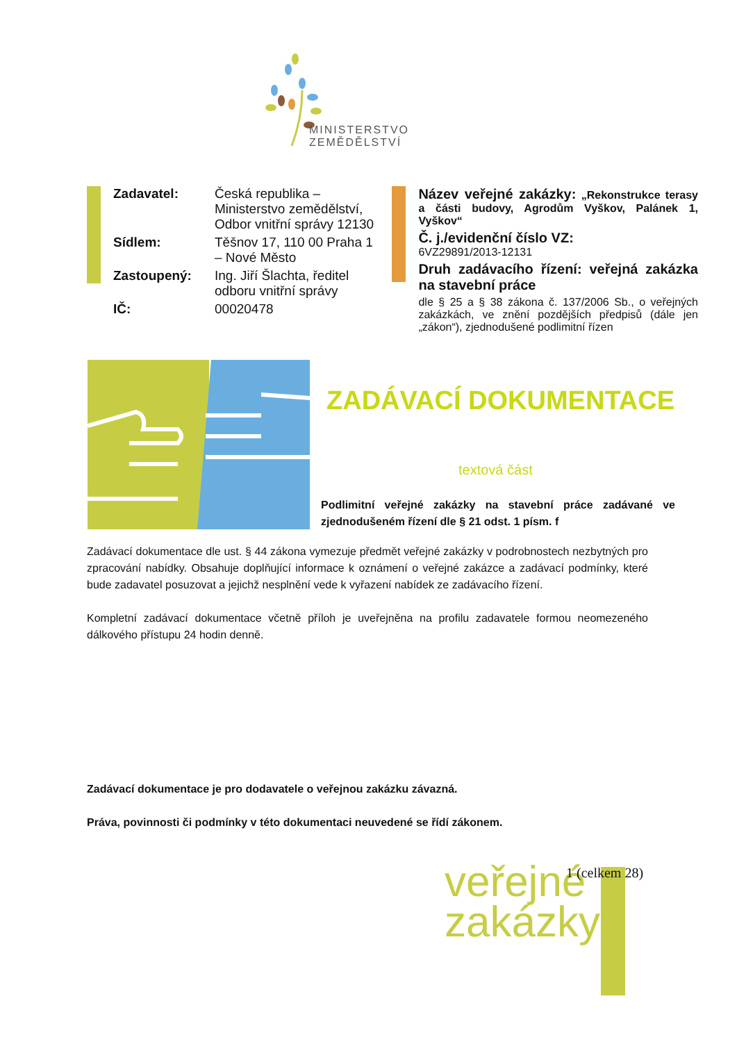MINISTERSTVO ZEMĚDĚLSTVÍ
| Zadavatel: | Česká republika – Ministerstvo zemědělství, Odbor vnitřní správy 12130 |
| Sídlem: | Těšnov 17, 110 00 Praha 1 – Nové Město |
| Zastoupený: | Ing. Jiří Šlachta, ředitel odboru vnitřní správy |
| IČ: | 00020478 |
Název veřejné zakázky: „Rekonstrukce terasy a části budovy, Agrodům Vyškov, Palánek 1, Vyškov“
Č. j./evidenční číslo VZ:
6VZ29891/2013-12131
Druh zadávacího řízení: veřejná zakázka na stavební práce
dle § 25 a § 38 zákona č. 137/2006 Sb., o veřejných zakázkách, ve znění pozdějších předpisů (dále jen „zákon“), zjednodušené podlimitní řízen
ZADÁVACÍ DOKUMENTACE
textová část
Podlimitní veřejné zakázky na stavební práce zadávané ve zjednodušeném řízení dle § 21 odst. 1 písm. f
Zadávací dokumentace dle ust. § 44 zákona vymezuje předmět veřejné zakázky v podrobnostech nezbytných pro zpracování nabídky. Obsahuje doplňující informace k oznámení o veřejné zakázce a zadávací podmínky, které bude zadavatel posuzovat a jejichž nesplnění vede k vyřazení nabídek ze zadávacího řízení.
Kompletní zadávací dokumentace včetně příloh je uveřejněna na profilu zadavatele formou neomezeného dálkového přístupu 24 hodin denně.
Zadávací dokumentace je pro dodavatele o veřejnou zakázku závazná.
Práva, povinnosti či podmínky v této dokumentaci neuvedené se řídí zákonem.
veřejné zakázky
1 (celkem 28)